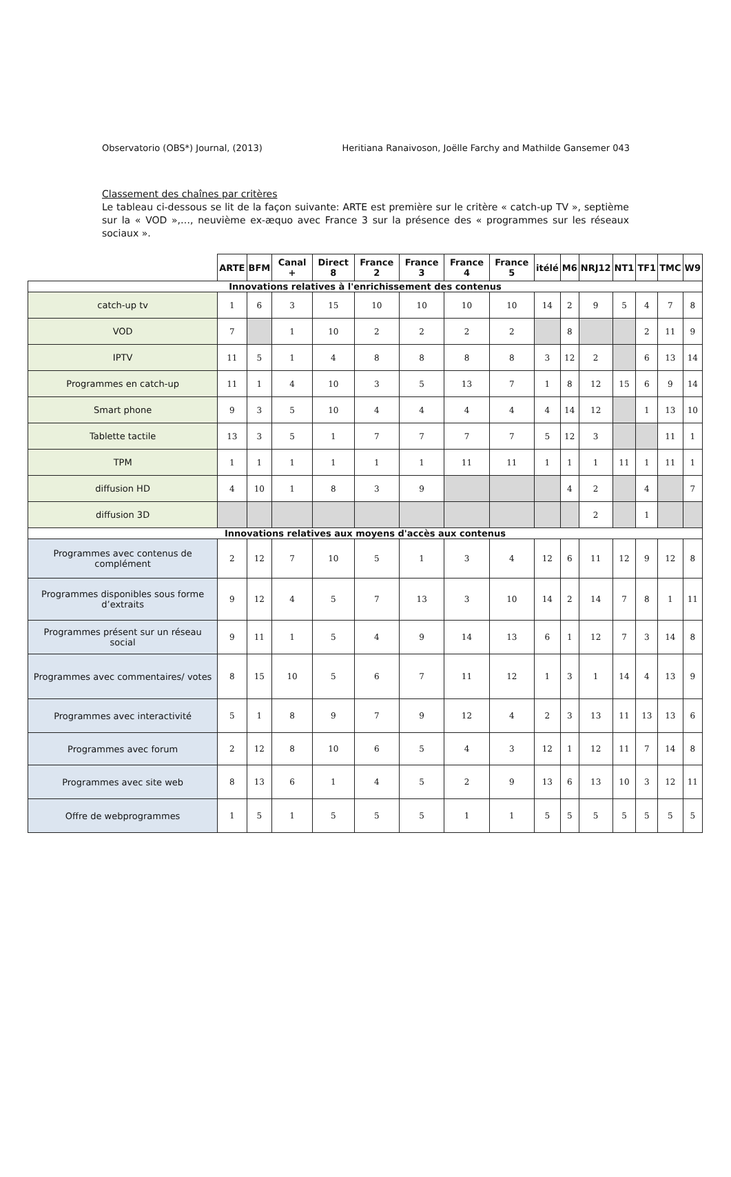Observatorio (OBS*) Journal, (2013) Heritiana Ranaivoson, Joëlle Farchy and Mathilde Gansemer 043
Classement des chaînes par critères
Le tableau ci-dessous se lit de la façon suivante: ARTE est première sur le critère « catch-up TV », septième sur la « VOD »,…, neuvième ex-æquo avec France 3 sur la présence des « programmes sur les réseaux sociaux ».
| | ARTE | BFM | Canal + | Direct 8 | France 2 | France 3 | France 4 | France 5 | itélé | M6 | NRJ12 | NT1 | TF1 | TMC | W9 |
| --- | --- | --- | --- | --- | --- | --- | --- | --- | --- | --- | --- | --- | --- | --- | --- |
| Innovations relatives à l'enrichissement des contenus | | | | | | | | | | | | | | | |
| catch-up tv | 1 | 6 | 3 | 15 | 10 | 10 | 10 | 10 | 14 | 2 | 9 | 5 | 4 | 7 | 8 |
| VOD | 7 | | 1 | 10 | 2 | 2 | 2 | 2 | | 8 | | | 2 | 11 | 9 |
| IPTV | 11 | 5 | 1 | 4 | 8 | 8 | 8 | 8 | 3 | 12 | 2 | | 6 | 13 | 14 |
| Programmes en catch-up | 11 | 1 | 4 | 10 | 3 | 5 | 13 | 7 | 1 | 8 | 12 | 15 | 6 | 9 | 14 |
| Smart phone | 9 | 3 | 5 | 10 | 4 | 4 | 4 | 4 | 4 | 14 | 12 | | 1 | 13 | 10 |
| Tablette tactile | 13 | 3 | 5 | 1 | 7 | 7 | 7 | 7 | 5 | 12 | 3 | | | 11 | 1 |
| TPM | 1 | 1 | 1 | 1 | 1 | 1 | 11 | 11 | 1 | 1 | 1 | 11 | 1 | 11 | 1 |
| diffusion HD | 4 | 10 | 1 | 8 | 3 | 9 | | | | 4 | 2 | | 4 | | 7 |
| diffusion 3D | | | | | | | | | | | 2 | | 1 | | |
| Innovations relatives aux moyens d'accès aux contenus | | | | | | | | | | | | | | | |
| Programmes avec contenus de complément | 2 | 12 | 7 | 10 | 5 | 1 | 3 | 4 | 12 | 6 | 11 | 12 | 9 | 12 | 8 |
| Programmes disponibles sous forme d’extraits | 9 | 12 | 4 | 5 | 7 | 13 | 3 | 10 | 14 | 2 | 14 | 7 | 8 | 1 | 11 |
| Programmes présent sur un réseau social | 9 | 11 | 1 | 5 | 4 | 9 | 14 | 13 | 6 | 1 | 12 | 7 | 3 | 14 | 8 |
| Programmes avec commentaires/ votes | 8 | 15 | 10 | 5 | 6 | 7 | 11 | 12 | 1 | 3 | 1 | 14 | 4 | 13 | 9 |
| Programmes avec interactivité | 5 | 1 | 8 | 9 | 7 | 9 | 12 | 4 | 2 | 3 | 13 | 11 | 13 | 13 | 6 |
| Programmes avec forum | 2 | 12 | 8 | 10 | 6 | 5 | 4 | 3 | 12 | 1 | 12 | 11 | 7 | 14 | 8 |
| Programmes avec site web | 8 | 13 | 6 | 1 | 4 | 5 | 2 | 9 | 13 | 6 | 13 | 10 | 3 | 12 | 11 |
| Offre de webprogrammes | 1 | 5 | 1 | 5 | 5 | 5 | 1 | 1 | 5 | 5 | 5 | 5 | 5 | 5 | 5 |